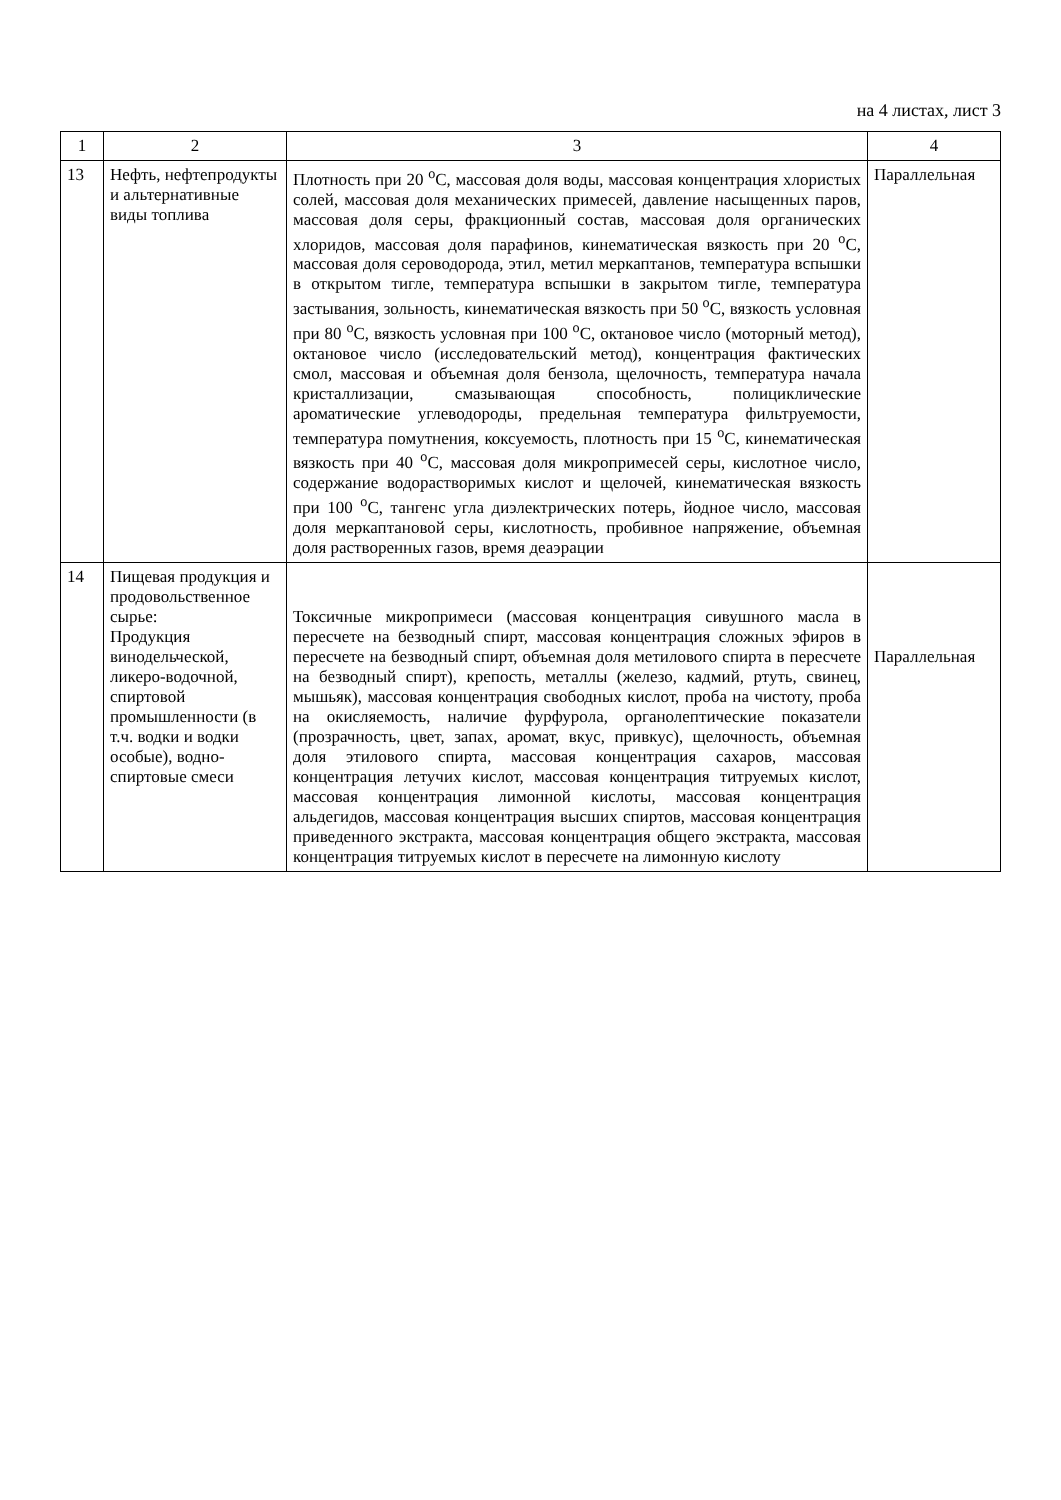на 4 листах, лист 3
| 1 | 2 | 3 | 4 |
| --- | --- | --- | --- |
| 13 | Нефть, нефтепродукты и альтернативные виды топлива | Плотность при 20 <sup>о</sup>С, массовая доля воды, массовая концентрация хлористых солей, массовая доля механических примесей, давление насыщенных паров, массовая доля серы, фракционный состав, массовая доля органических хлоридов, массовая доля парафинов, кинематическая вязкость при 20 <sup>о</sup>С, массовая доля сероводорода, этил, метил меркаптанов, температура вспышки в открытом тигле, температура вспышки в закрытом тигле, температура застывания, зольность, кинематическая вязкость при 50 <sup>о</sup>С, вязкость условная при 80 <sup>о</sup>С, вязкость условная при 100 <sup>о</sup>С, октановое число (моторный метод), октановое число (исследовательский метод), концентрация фактических смол, массовая и объемная доля бензола, щелочность, температура начала кристаллизации, смазывающая способность, полициклические ароматические углеводороды, предельная температура фильтруемости, температура помутнения, коксуемость, плотность при 15 <sup>о</sup>С, кинематическая вязкость при 40 <sup>о</sup>С, массовая доля микропримесей серы, кислотное число, содержание водорастворимых кислот и щелочей, кинематическая вязкость при 100 <sup>о</sup>С, тангенс угла диэлектрических потерь, йодное число, массовая доля меркаптановой серы, кислотность, пробивное напряжение, объемная доля растворенных газов, время деаэрации | Параллельная |
| 14 | Пищевая продукция и продовольственное сырье: Продукция винодельческой, ликеро-водочной, спиртовой промышленности (в т.ч. водки и водки особые), водно-спиртовые смеси | Токсичные микропримеси (массовая концентрация сивушного масла в пересчете на безводный спирт, массовая концентрация сложных эфиров в пересчете на безводный спирт, объемная доля метилового спирта в пересчете на безводный спирт), крепость, металлы (железо, кадмий, ртуть, свинец, мышьяк), массовая концентрация свободных кислот, проба на чистоту, проба на окисляемость, наличие фурфурола, органолептические показатели (прозрачность, цвет, запах, аромат, вкус, привкус), щелочность, объемная доля этилового спирта, массовая концентрация сахаров, массовая концентрация летучих кислот, массовая концентрация титруемых кислот, массовая концентрация лимонной кислоты, массовая концентрация альдегидов, массовая концентрация высших спиртов, массовая концентрация приведенного экстракта, массовая концентрация общего экстракта, массовая концентрация титруемых кислот в пересчете на лимонную кислоту | Параллельная |